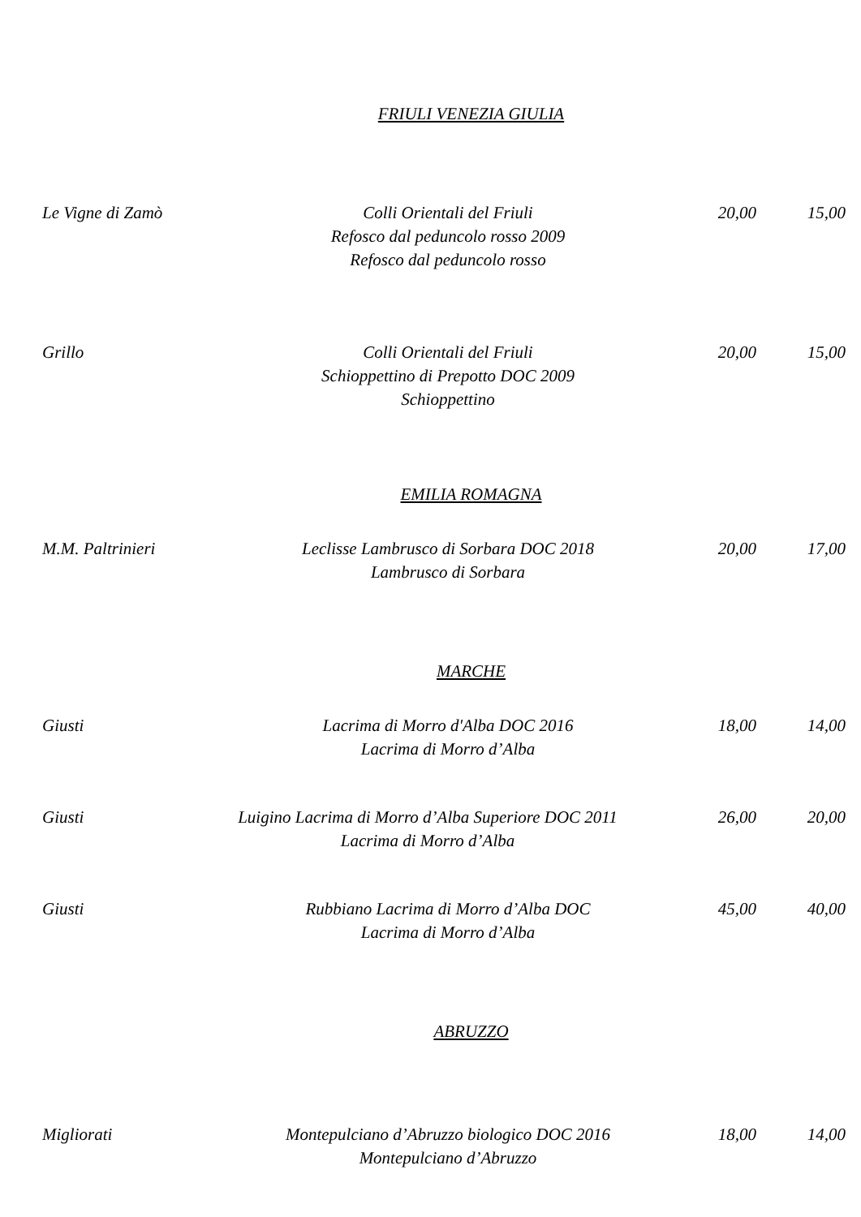FRIULI VENEZIA GIULIA
Le Vigne di Zamò Colli Orientali del Friuli
Refosco dal peduncolo rosso 2009
Refosco dal peduncolo rosso
20,00 15,00
Grillo Colli Orientali del Friuli
Schioppettino di Prepotto DOC 2009
Schioppettino
20,00 15,00
EMILIA ROMAGNA
M.M. Paltrinieri Leclisse Lambrusco di Sorbara DOC 2018
Lambrusco di Sorbara
20,00 17,00
MARCHE
Giusti Lacrima di Morro d'Alba DOC 2016
Lacrima di Morro d’Alba
18,00 14,00
Giusti Luigino Lacrima di Morro d’Alba Superiore DOC 2011
Lacrima di Morro d’Alba
26,00 20,00
Giusti Rubbiano Lacrima di Morro d’Alba DOC
Lacrima di Morro d’Alba
45,00 40,00
ABRUZZO
Migliorati Montepulciano d’Abruzzo biologico DOC 2016
Montepulciano d’Abruzzo
18,00 14,00